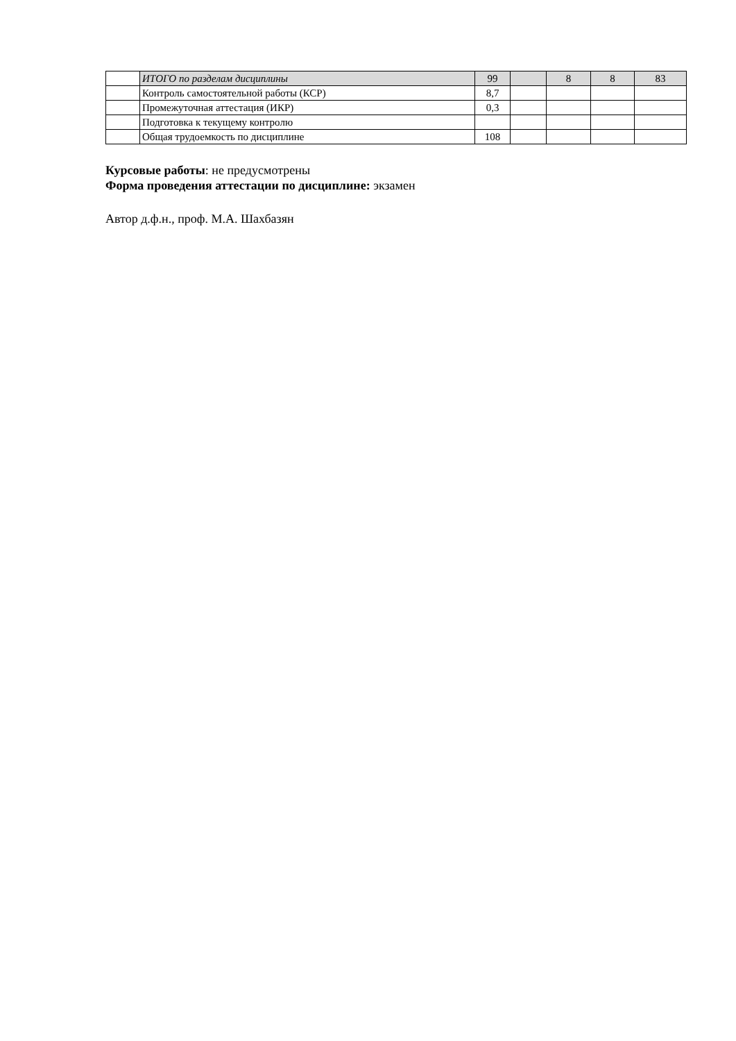| | ИТОГО по разделам дисциплины | 99 | | 8 | 8 | 83 |
| | Контроль самостоятельной работы (КСР) | 8,7 | | | | |
| | Промежуточная аттестация (ИКР) | 0,3 | | | | |
| | Подготовка к текущему контролю | | | | | |
| | Общая трудоемкость по дисциплине | 108 | | | | |
Курсовые работы: не предусмотрены
Форма проведения аттестации по дисциплине: экзамен
Автор д.ф.н., проф. М.А. Шахбазян